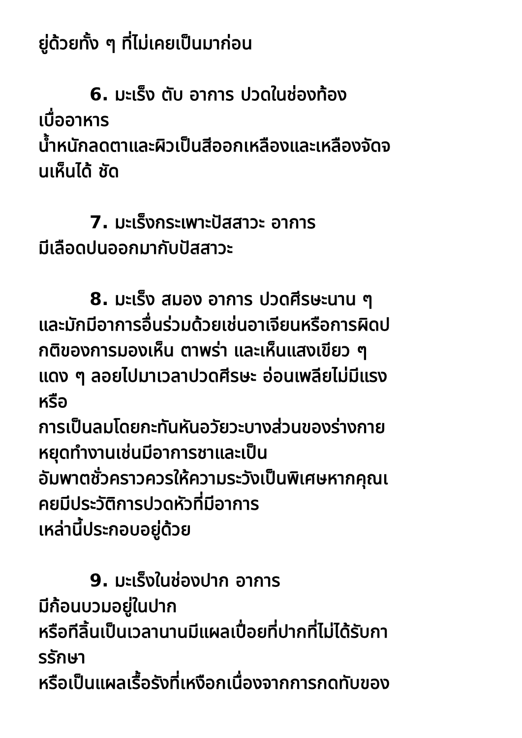ยู่ด้วยทั้ง ๆ ที่ไม่เคยเป็นมาก่อน
6. มะเร็ง ตับ อาการ ปวดในช่องท้อง
เบื่ออาหาร
น้ำหนักลดตาและผิวเป็นสีออกเหลืองและเหลืองจัดจ
นเห็นได้ ชัด
7. มะเร็งกระเพาะปัสสาวะ อาการ
มีเลือดปนออกมากับปัสสาวะ
8. มะเร็ง สมอง อาการ ปวดศีรษะนาน ๆ
และมักมีอาการอื่นร่วมด้วยเช่นอาเจียนหรือการผิดป
กติของการมองเห็น ตาพร่า และเห็นแสงเขียว ๆ
แดง ๆ ลอยไปมาเวลาปวดศีรษะ อ่อนเพลียไม่มีแรง
หรือ
การเป็นลมโดยกะทันหันอวัยวะบางส่วนของร่างกาย
หยุดทำงานเช่นมีอาการชาและเป็น
อัมพาตชั่วคราวควรให้ความระวังเป็นพิเศษหากคุณเ
คยมีประวัติการปวดหัวที่มีอาการ
เหล่านี้ประกอบอยู่ด้วย
9. มะเร็งในช่องปาก อาการ
มีก้อนบวมอยู่ในปาก
หรือทีลิ้นเป็นเวลานานมีแผลเปื่อยที่ปากที่ไม่ได้รับกา
รรักษา
หรือเป็นแผลเรื้อรังที่เหงือกเนื่องจากการกดทับของ